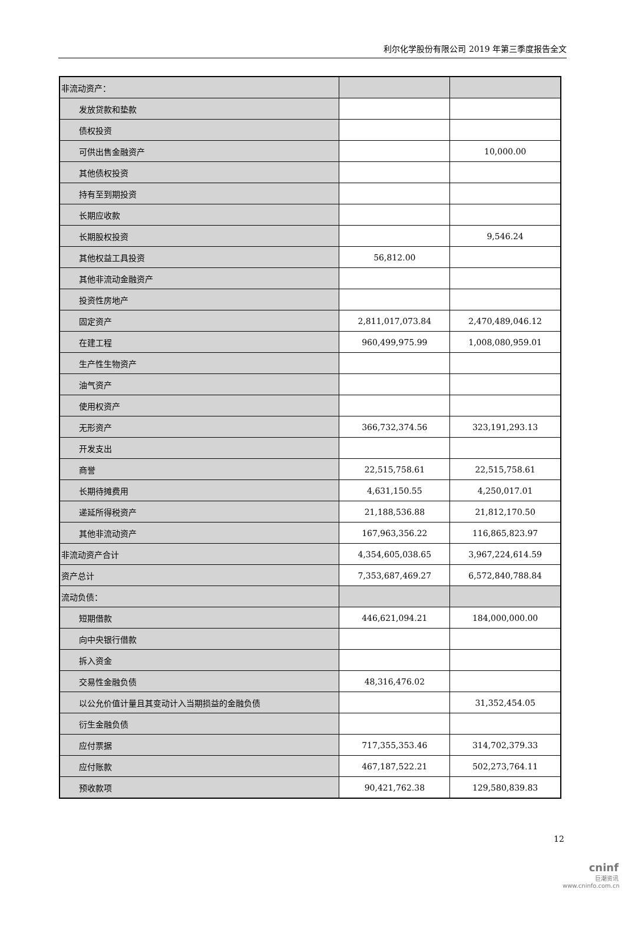利尔化学股份有限公司 2019 年第三季度报告全文
| 非流动资产： | | |
| 发放贷款和垫款 | | |
| 债权投资 | | |
| 可供出售金融资产 | | 10,000.00 |
| 其他债权投资 | | |
| 持有至到期投资 | | |
| 长期应收款 | | |
| 长期股权投资 | | 9,546.24 |
| 其他权益工具投资 | 56,812.00 | |
| 其他非流动金融资产 | | |
| 投资性房地产 | | |
| 固定资产 | 2,811,017,073.84 | 2,470,489,046.12 |
| 在建工程 | 960,499,975.99 | 1,008,080,959.01 |
| 生产性生物资产 | | |
| 油气资产 | | |
| 使用权资产 | | |
| 无形资产 | 366,732,374.56 | 323,191,293.13 |
| 开发支出 | | |
| 商誉 | 22,515,758.61 | 22,515,758.61 |
| 长期待摊费用 | 4,631,150.55 | 4,250,017.01 |
| 递延所得税资产 | 21,188,536.88 | 21,812,170.50 |
| 其他非流动资产 | 167,963,356.22 | 116,865,823.97 |
| 非流动资产合计 | 4,354,605,038.65 | 3,967,224,614.59 |
| 资产总计 | 7,353,687,469.27 | 6,572,840,788.84 |
| 流动负债： | | |
| 短期借款 | 446,621,094.21 | 184,000,000.00 |
| 向中央银行借款 | | |
| 拆入资金 | | |
| 交易性金融负债 | 48,316,476.02 | |
| 以公允价值计量且其变动计入当期损益的金融负债 | | 31,352,454.05 |
| 衍生金融负债 | | |
| 应付票据 | 717,355,353.46 | 314,702,379.33 |
| 应付账款 | 467,187,522.21 | 502,273,764.11 |
| 预收款项 | 90,421,762.38 | 129,580,839.83 |
12
cninf
巨潮资讯
www.cninfo.com.cn